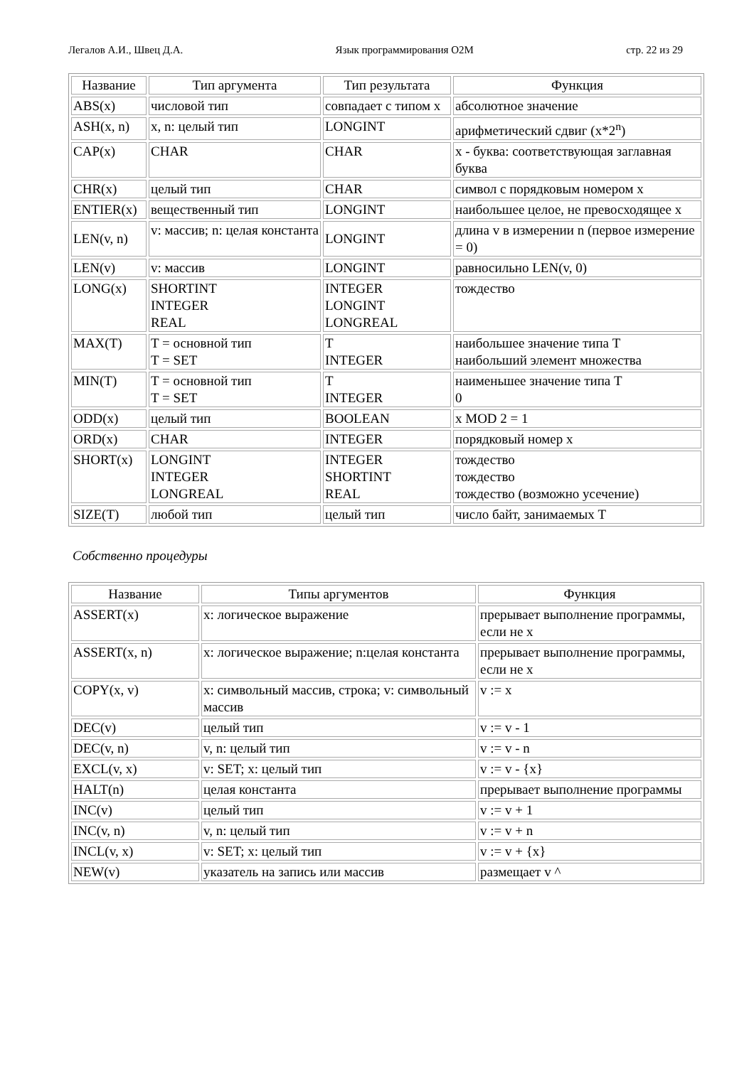Легалов А.И., Швец Д.А. Язык программирования O2M стр. 22 из 29
| Название | Тип аргумента | Тип результата | Функция |
| --- | --- | --- | --- |
| ABS(x) | числовой тип | совпадает с типом x | абсолютное значение |
| ASH(x, n) | x, n: целый тип | LONGINT | арифметический сдвиг (x*2<sup>n</sup>) |
| CAP(x) | CHAR | CHAR | x - буква: соответствующая заглавная буква |
| CHR(x) | целый тип | CHAR | символ с порядковым номером x |
| ENTIER(x) | вещественный тип | LONGINT | наибольшее целое, не превосходящее x |
| LEN(v, n) | v: массив; n: целая константа | LONGINT | длина v в измерении n (первое измерение = 0) |
| LEN(v) | v: массив | LONGINT | равносильно LEN(v, 0) |
| LONG(x) | SHORTINT INTEGER REAL | INTEGER LONGINT LONGREAL | тождество |
| MAX(T) | T = основной тип T = SET | T INTEGER | наибольшее значение типа T наибольший элемент множества |
| MIN(T) | T = основной тип T = SET | T INTEGER | наименьшее значение типа T 0 |
| ODD(x) | целый тип | BOOLEAN | x MOD 2 = 1 |
| ORD(x) | CHAR | INTEGER | порядковый номер x |
| SHORT(x) | LONGINT INTEGER LONGREAL | INTEGER SHORTINT REAL | тождество тождество тождество (возможно усечение) |
| SIZE(T) | любой тип | целый тип | число байт, занимаемых T |
Собственно процедуры
| Название | Типы аргументов | Функция |
| --- | --- | --- |
| ASSERT(x) | x: логическое выражение | прерывает выполнение программы, если не x |
| ASSERT(x, n) | x: логическое выражение; n:целая константа | прерывает выполнение программы, если не x |
| COPY(x, v) | x: символьный массив, строка; v: символьный массив | v := x |
| DEC(v) | целый тип | v := v - 1 |
| DEC(v, n) | v, n: целый тип | v := v - n |
| EXCL(v, x) | v: SET; x: целый тип | v := v - {x} |
| HALT(n) | целая константа | прерывает выполнение программы |
| INC(v) | целый тип | v := v + 1 |
| INC(v, n) | v, n: целый тип | v := v + n |
| INCL(v, x) | v: SET; x: целый тип | v := v + {x} |
| NEW(v) | указатель на запись или массив | размещает v ^ |